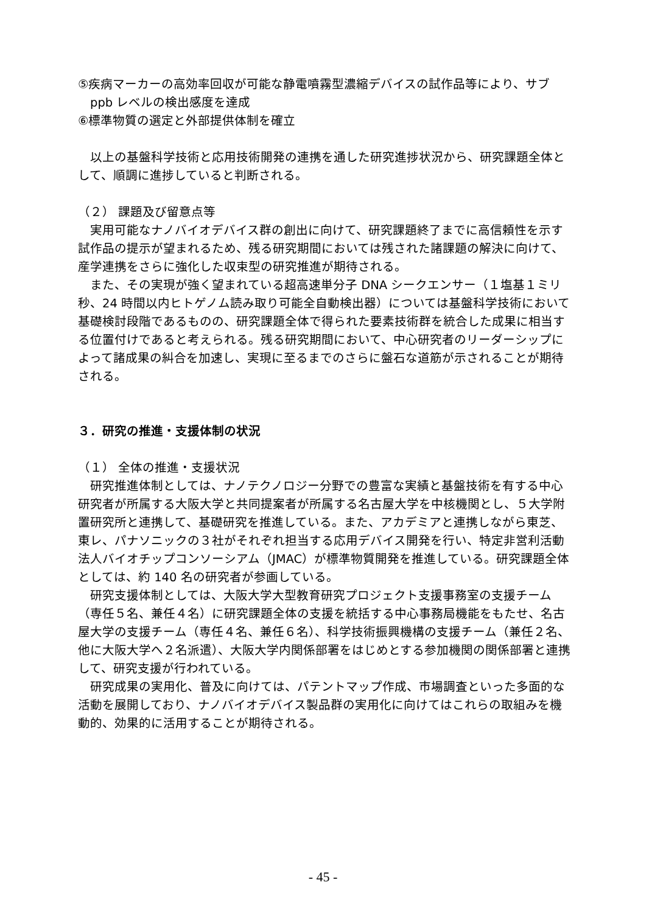⑤疾病マーカーの高効率回収が可能な静電噴霧型濃縮デバイスの試作品等により、サブ ppb レベルの検出感度を達成
⑥標準物質の選定と外部提供体制を確立
以上の基盤科学技術と応用技術開発の連携を通した研究進捗状況から、研究課題全体として、順調に進捗していると判断される。
（２） 課題及び留意点等
実用可能なナノバイオデバイス群の創出に向けて、研究課題終了までに高信頼性を示す試作品の提示が望まれるため、残る研究期間においては残された諸課題の解決に向けて、産学連携をさらに強化した収束型の研究推進が期待される。
また、その実現が強く望まれている超高速単分子 DNA シークエンサー（１塩基１ミリ秒、24 時間以内ヒトゲノム読み取り可能全自動検出器）については基盤科学技術において基礎検討段階であるものの、研究課題全体で得られた要素技術群を統合した成果に相当する位置付けであると考えられる。残る研究期間において、中心研究者のリーダーシップによって諸成果の糾合を加速し、実現に至るまでのさらに盤石な道筋が示されることが期待される。
３．研究の推進・支援体制の状況
（１） 全体の推進・支援状況
研究推進体制としては、ナノテクノロジー分野での豊富な実績と基盤技術を有する中心研究者が所属する大阪大学と共同提案者が所属する名古屋大学を中核機関とし、５大学附置研究所と連携して、基礎研究を推進している。また、アカデミアと連携しながら東芝、東レ、パナソニックの３社がそれぞれ担当する応用デバイス開発を行い、特定非営利活動法人バイオチップコンソーシアム（JMAC）が標準物質開発を推進している。研究課題全体としては、約 140 名の研究者が参画している。
研究支援体制としては、大阪大学大型教育研究プロジェクト支援事務室の支援チーム（専任５名、兼任４名）に研究課題全体の支援を統括する中心事務局機能をもたせ、名古屋大学の支援チーム（専任４名、兼任６名）、科学技術振興機構の支援チーム（兼任２名、他に大阪大学へ２名派遣）、大阪大学内関係部署をはじめとする参加機関の関係部署と連携して、研究支援が行われている。
研究成果の実用化、普及に向けては、パテントマップ作成、市場調査といった多面的な活動を展開しており、ナノバイオデバイス製品群の実用化に向けてはこれらの取組みを機動的、効果的に活用することが期待される。
- 45 -